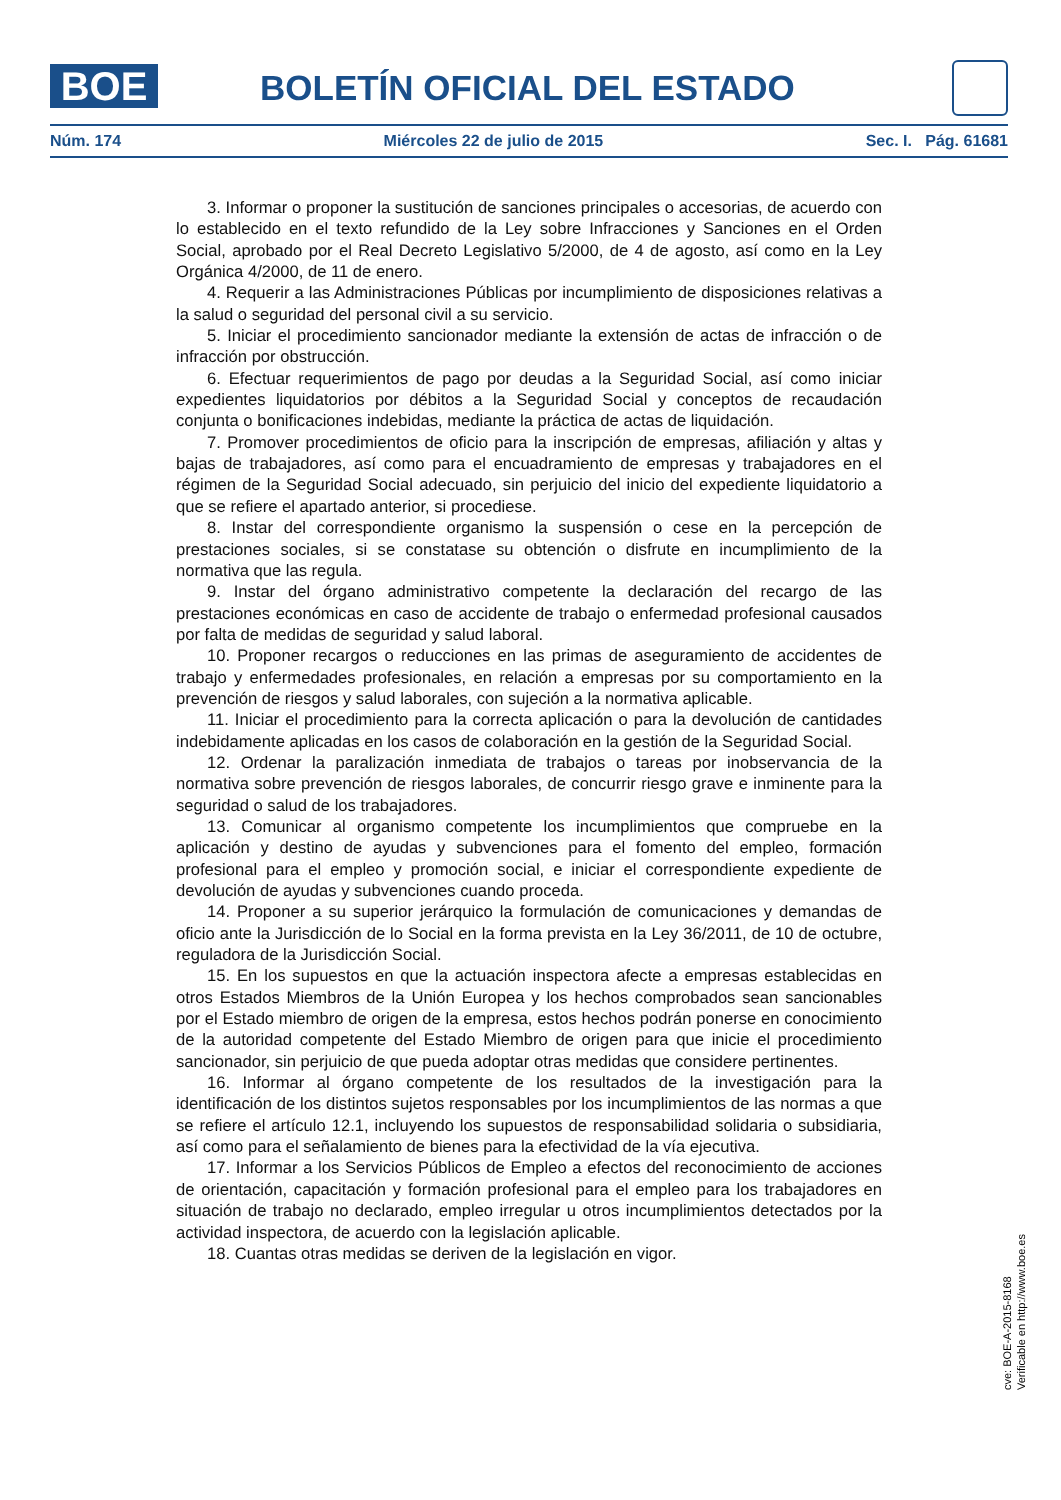BOE BOLETÍN OFICIAL DEL ESTADO
Núm. 174 Miércoles 22 de julio de 2015 Sec. I. Pág. 61681
3. Informar o proponer la sustitución de sanciones principales o accesorias, de acuerdo con lo establecido en el texto refundido de la Ley sobre Infracciones y Sanciones en el Orden Social, aprobado por el Real Decreto Legislativo 5/2000, de 4 de agosto, así como en la Ley Orgánica 4/2000, de 11 de enero.
4. Requerir a las Administraciones Públicas por incumplimiento de disposiciones relativas a la salud o seguridad del personal civil a su servicio.
5. Iniciar el procedimiento sancionador mediante la extensión de actas de infracción o de infracción por obstrucción.
6. Efectuar requerimientos de pago por deudas a la Seguridad Social, así como iniciar expedientes liquidatorios por débitos a la Seguridad Social y conceptos de recaudación conjunta o bonificaciones indebidas, mediante la práctica de actas de liquidación.
7. Promover procedimientos de oficio para la inscripción de empresas, afiliación y altas y bajas de trabajadores, así como para el encuadramiento de empresas y trabajadores en el régimen de la Seguridad Social adecuado, sin perjuicio del inicio del expediente liquidatorio a que se refiere el apartado anterior, si procediese.
8. Instar del correspondiente organismo la suspensión o cese en la percepción de prestaciones sociales, si se constatase su obtención o disfrute en incumplimiento de la normativa que las regula.
9. Instar del órgano administrativo competente la declaración del recargo de las prestaciones económicas en caso de accidente de trabajo o enfermedad profesional causados por falta de medidas de seguridad y salud laboral.
10. Proponer recargos o reducciones en las primas de aseguramiento de accidentes de trabajo y enfermedades profesionales, en relación a empresas por su comportamiento en la prevención de riesgos y salud laborales, con sujeción a la normativa aplicable.
11. Iniciar el procedimiento para la correcta aplicación o para la devolución de cantidades indebidamente aplicadas en los casos de colaboración en la gestión de la Seguridad Social.
12. Ordenar la paralización inmediata de trabajos o tareas por inobservancia de la normativa sobre prevención de riesgos laborales, de concurrir riesgo grave e inminente para la seguridad o salud de los trabajadores.
13. Comunicar al organismo competente los incumplimientos que compruebe en la aplicación y destino de ayudas y subvenciones para el fomento del empleo, formación profesional para el empleo y promoción social, e iniciar el correspondiente expediente de devolución de ayudas y subvenciones cuando proceda.
14. Proponer a su superior jerárquico la formulación de comunicaciones y demandas de oficio ante la Jurisdicción de lo Social en la forma prevista en la Ley 36/2011, de 10 de octubre, reguladora de la Jurisdicción Social.
15. En los supuestos en que la actuación inspectora afecte a empresas establecidas en otros Estados Miembros de la Unión Europea y los hechos comprobados sean sancionables por el Estado miembro de origen de la empresa, estos hechos podrán ponerse en conocimiento de la autoridad competente del Estado Miembro de origen para que inicie el procedimiento sancionador, sin perjuicio de que pueda adoptar otras medidas que considere pertinentes.
16. Informar al órgano competente de los resultados de la investigación para la identificación de los distintos sujetos responsables por los incumplimientos de las normas a que se refiere el artículo 12.1, incluyendo los supuestos de responsabilidad solidaria o subsidiaria, así como para el señalamiento de bienes para la efectividad de la vía ejecutiva.
17. Informar a los Servicios Públicos de Empleo a efectos del reconocimiento de acciones de orientación, capacitación y formación profesional para el empleo para los trabajadores en situación de trabajo no declarado, empleo irregular u otros incumplimientos detectados por la actividad inspectora, de acuerdo con la legislación aplicable.
18. Cuantas otras medidas se deriven de la legislación en vigor.
cve: BOE-A-2015-8168
Verificable en http://www.boe.es